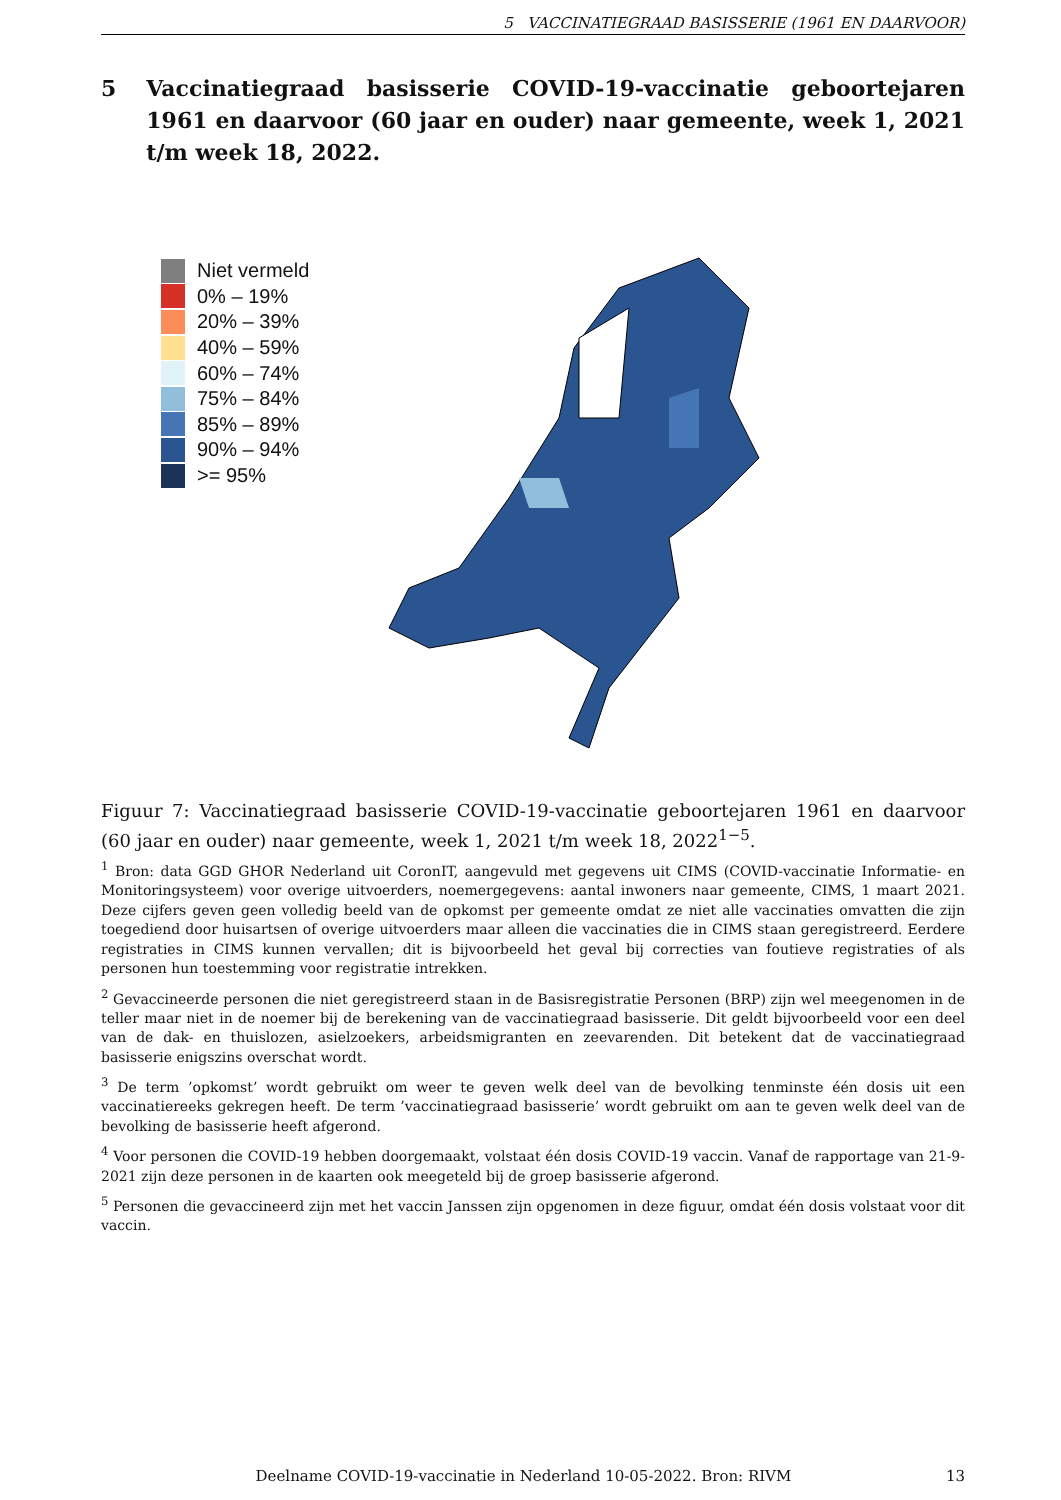5 VACCINATIEGRAAD BASISSERIE (1961 EN DAARVOOR)
5 Vaccinatiegraad basisserie COVID-19-vaccinatie geboortejaren 1961 en daarvoor (60 jaar en ouder) naar gemeente, week 1, 2021 t/m week 18, 2022.
Niet vermeld
0% – 19%
20% – 39%
40% – 59%
60% – 74%
75% – 84%
85% – 89%
90% – 94%
>= 95%
Figuur 7: Vaccinatiegraad basisserie COVID-19-vaccinatie geboortejaren 1961 en daarvoor (60 jaar en ouder) naar gemeente, week 1, 2021 t/m week 18, 2022<sup>1−5</sup>.
<sup>1</sup> Bron: data GGD GHOR Nederland uit CoronIT, aangevuld met gegevens uit CIMS (COVID-vaccinatie Informatie- en Monitoringsysteem) voor overige uitvoerders, noemergegevens: aantal inwoners naar gemeente, CIMS, 1 maart 2021. Deze cijfers geven geen volledig beeld van de opkomst per gemeente omdat ze niet alle vaccinaties omvatten die zijn toegediend door huisartsen of overige uitvoerders maar alleen die vaccinaties die in CIMS staan geregistreerd. Eerdere registraties in CIMS kunnen vervallen; dit is bijvoorbeeld het geval bij correcties van foutieve registraties of als personen hun toestemming voor registratie intrekken.
<sup>2</sup> Gevaccineerde personen die niet geregistreerd staan in de Basisregistratie Personen (BRP) zijn wel meegenomen in de teller maar niet in de noemer bij de berekening van de vaccinatiegraad basisserie. Dit geldt bijvoorbeeld voor een deel van de dak- en thuislozen, asielzoekers, arbeidsmigranten en zeevarenden. Dit betekent dat de vaccinatiegraad basisserie enigszins overschat wordt.
<sup>3</sup> De term ’opkomst’ wordt gebruikt om weer te geven welk deel van de bevolking tenminste één dosis uit een vaccinatiereeks gekregen heeft. De term ’vaccinatiegraad basisserie’ wordt gebruikt om aan te geven welk deel van de bevolking de basisserie heeft afgerond.
<sup>4</sup> Voor personen die COVID-19 hebben doorgemaakt, volstaat één dosis COVID-19 vaccin. Vanaf de rapportage van 21-9-2021 zijn deze personen in de kaarten ook meegeteld bij de groep basisserie afgerond.
<sup>5</sup> Personen die gevaccineerd zijn met het vaccin Janssen zijn opgenomen in deze figuur, omdat één dosis volstaat voor dit vaccin.
Deelname COVID-19-vaccinatie in Nederland 10-05-2022. Bron: RIVM 13